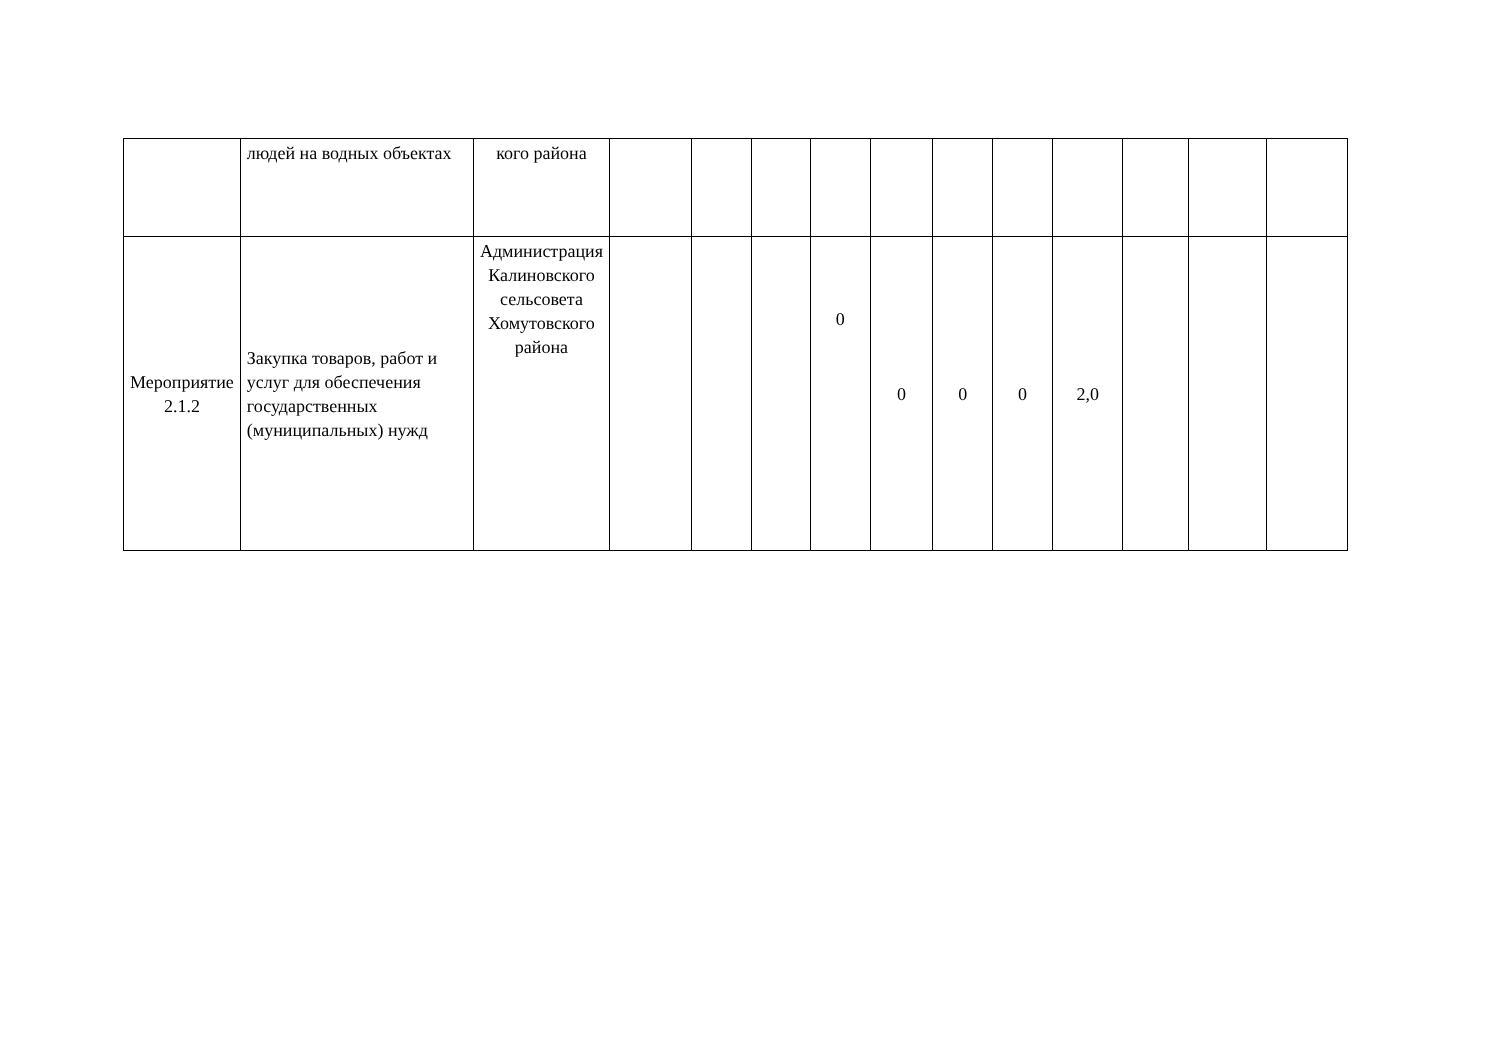| | людей на водных объектах | кого района | | | | | | | | | | | |
| Мероприятие 2.1.2 | Закупка товаров, работ и услуг для обеспечения государственных (муниципальных) нужд | Администрация Калиновского сельсовета Хомутовского района | | | | 0 | 0 | 0 | 0 | 2,0 | | | |